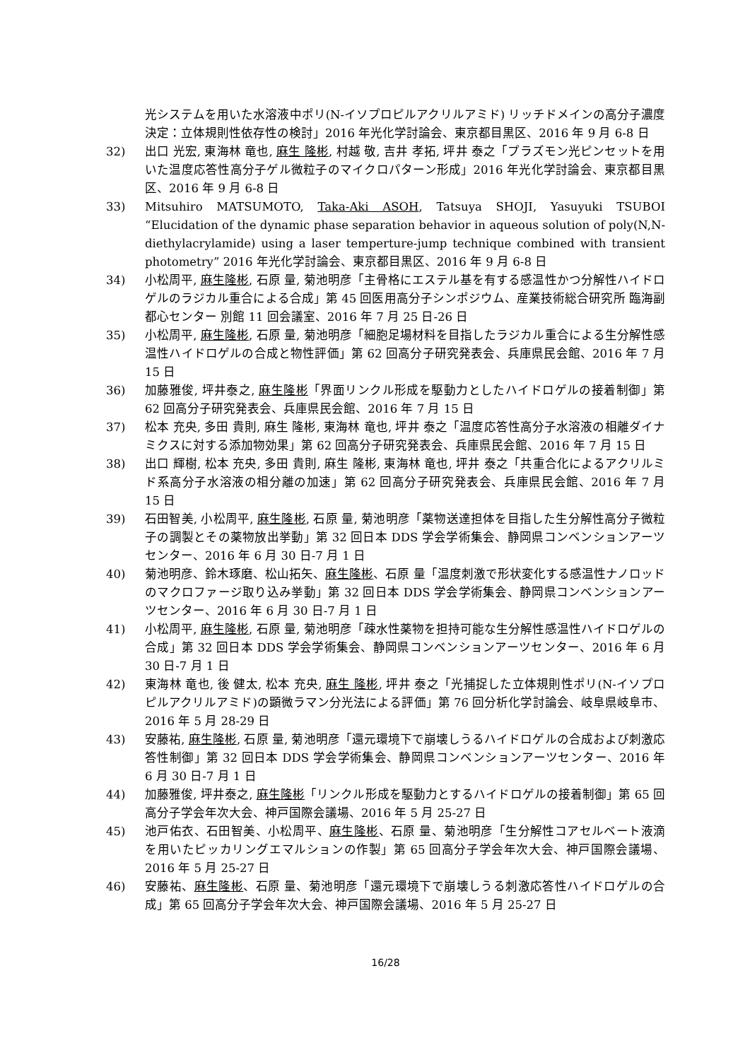光システムを用いた水溶液中ポリ(N-イソプロピルアクリルアミド) リッチドメインの高分子濃度決定：立体規則性依存性の検討」2016 年光化学討論会、東京都目黒区、2016 年 9 月 6-8 日
32) 出口 光宏, 東海林 竜也, 麻生 隆彬, 村越 敬, 吉井 孝拓, 坪井 泰之「プラズモン光ピンセットを用いた温度応答性高分子ゲル微粒子のマイクロパターン形成」2016 年光化学討論会、東京都目黒区、2016 年 9 月 6-8 日
33) Mitsuhiro MATSUMOTO, Taka-Aki ASOH, Tatsuya SHOJI, Yasuyuki TSUBOI “Elucidation of the dynamic phase separation behavior in aqueous solution of poly(N,N-diethylacrylamide) using a laser temperture-jump technique combined with transient photometry” 2016 年光化学討論会、東京都目黒区、2016 年 9 月 6-8 日
34) 小松周平, 麻生隆彬, 石原 量, 菊池明彦「主骨格にエステル基を有する感温性かつ分解性ハイドロゲルのラジカル重合による合成」第 45 回医用高分子シンポジウム、産業技術総合研究所 臨海副都心センター 別館 11 回会議室、2016 年 7 月 25 日-26 日
35) 小松周平, 麻生隆彬, 石原 量, 菊池明彦「細胞足場材料を目指したラジカル重合による生分解性感温性ハイドロゲルの合成と物性評価」第 62 回高分子研究発表会、兵庫県民会館、2016 年 7 月 15 日
36) 加藤雅俊, 坪井泰之, 麻生隆彬「界面リンクル形成を駆動力としたハイドロゲルの接着制御」第 62 回高分子研究発表会、兵庫県民会館、2016 年 7 月 15 日
37) 松本 充央, 多田 貴則, 麻生 隆彬, 東海林 竜也, 坪井 泰之「温度応答性高分子水溶液の相離ダイナミクスに対する添加物効果」第 62 回高分子研究発表会、兵庫県民会館、2016 年 7 月 15 日
38) 出口 輝樹, 松本 充央, 多田 貴則, 麻生 隆彬, 東海林 竜也, 坪井 泰之「共重合化によるアクリルミド系高分子水溶液の相分離の加速」第 62 回高分子研究発表会、兵庫県民会館、2016 年 7 月 15 日
39) 石田智美, 小松周平, 麻生隆彬, 石原 量, 菊池明彦「薬物送達担体を目指した生分解性高分子微粒子の調製とその薬物放出挙動」第 32 回日本 DDS 学会学術集会、静岡県コンベンションアーツセンター、2016 年 6 月 30 日-7 月 1 日
40) 菊池明彦、鈴木琢磨、松山拓矢、麻生隆彬、石原 量「温度刺激で形状変化する感温性ナノロッドのマクロファージ取り込み挙動」第 32 回日本 DDS 学会学術集会、静岡県コンベンションアーツセンター、2016 年 6 月 30 日-7 月 1 日
41) 小松周平, 麻生隆彬, 石原 量, 菊池明彦「疎水性薬物を担持可能な生分解性感温性ハイドロゲルの合成」第 32 回日本 DDS 学会学術集会、静岡県コンベンションアーツセンター、2016 年 6 月 30 日-7 月 1 日
42) 東海林 竜也, 後 健太, 松本 充央, 麻生 隆彬, 坪井 泰之「光捕捉した立体規則性ポリ(N-イソプロピルアクリルアミド)の顕微ラマン分光法による評価」第 76 回分析化学討論会、岐阜県岐阜市、2016 年 5 月 28-29 日
43) 安藤祐, 麻生隆彬, 石原 量, 菊池明彦「還元環境下で崩壊しうるハイドロゲルの合成および刺激応答性制御」第 32 回日本 DDS 学会学術集会、静岡県コンベンションアーツセンター、2016 年 6 月 30 日-7 月 1 日
44) 加藤雅俊, 坪井泰之, 麻生隆彬「リンクル形成を駆動力とするハイドロゲルの接着制御」第 65 回高分子学会年次大会、神戸国際会議場、2016 年 5 月 25-27 日
45) 池戸佑衣、石田智美、小松周平、麻生隆彬、石原 量、菊池明彦「生分解性コアセルベート液滴を用いたピッカリングエマルションの作製」第 65 回高分子学会年次大会、神戸国際会議場、2016 年 5 月 25-27 日
46) 安藤祐、麻生隆彬、石原 量、菊池明彦「還元環境下で崩壊しうる刺激応答性ハイドロゲルの合成」第 65 回高分子学会年次大会、神戸国際会議場、2016 年 5 月 25-27 日
16/28